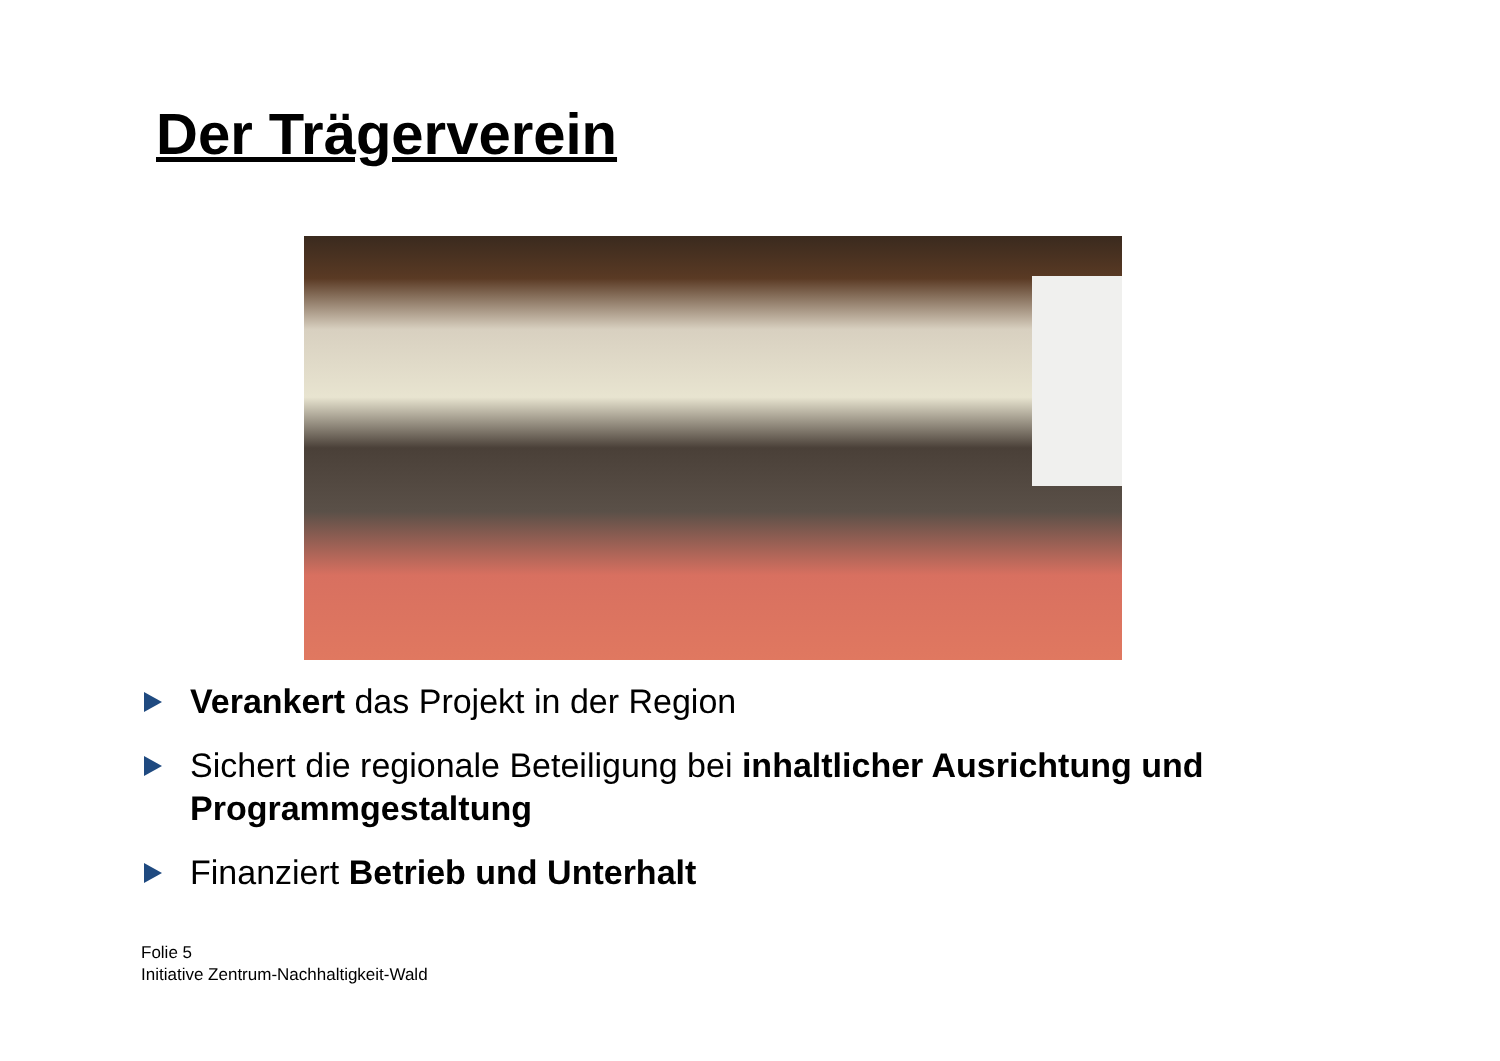Der Trägerverein
Verankert das Projekt in der Region
Sichert die regionale Beteiligung bei inhaltlicher Ausrichtung und Programmgestaltung
Finanziert Betrieb und Unterhalt
Folie 5
Initiative Zentrum-Nachhaltigkeit-Wald